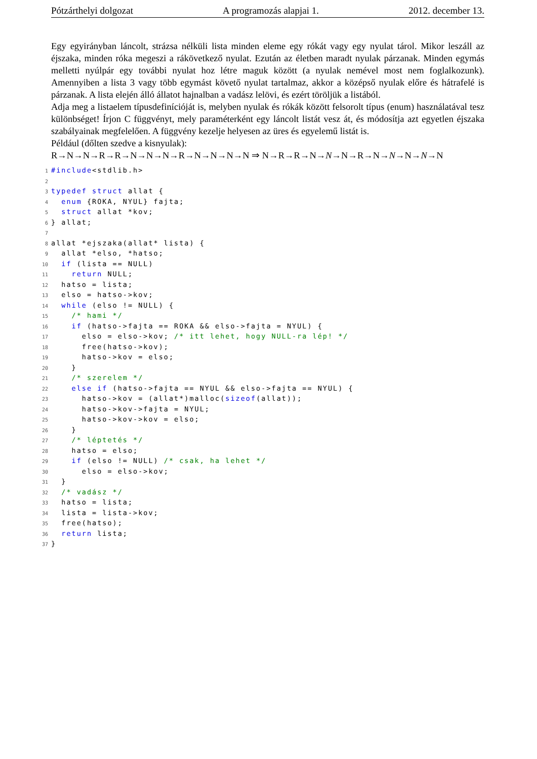Pótzárthelyi dolgozat A programozás alapjai 1. 2012. december 13.
Egy egyirányban láncolt, strázsa nélküli lista minden eleme egy rókát vagy egy nyulat tárol. Mikor leszáll az éjszaka, minden róka megeszi a rákövetkező nyulat. Ezután az életben maradt nyulak párzanak. Minden egymás melletti nyúlpár egy további nyulat hoz létre maguk között (a nyulak nemével most nem foglalkozunk). Amennyiben a lista 3 vagy több egymást követő nyulat tartalmaz, akkor a középső nyulak előre és hátrafelé is párzanak. A lista elején álló állatot hajnalban a vadász lelövi, és ezért töröljük a listából.
Adja meg a listaelem típusdefinícióját is, melyben nyulak és rókák között felsorolt típus (enum) használatával tesz különbséget! Írjon C függvényt, mely paraméterként egy láncolt listát vesz át, és módosítja azt egyetlen éjszaka szabályainak megfelelően. A függvény kezelje helyesen az üres és egyelemű listát is.
Például (dőlten szedve a kisnyulak):
R→N→N→R→R→N→N→N→R→N→N→N→N ⇒ N→R→R→N→N→N→R→N→N→N→N→N
1#include<stdlib.h>
2
3 typedef struct allat {
4  enum {ROKA, NYUL} fajta;
5  struct allat *kov;
6} allat;
7
8allat *ejszaka(allat* lista) {
9  allat *elso, *hatso;
10  if (lista == NULL)
11    return NULL;
12  hatso = lista;
13  elso = hatso->kov;
14  while (elso != NULL) {
15    /* hami */
16    if (hatso->fajta == ROKA && elso->fajta = NYUL) {
17      elso = elso->kov; /* itt lehet, hogy NULL-ra lép! */
18      free(hatso->kov);
19      hatso->kov = elso;
20    }
21    /* szerelem */
22    else if (hatso->fajta == NYUL && elso->fajta == NYUL) {
23      hatso->kov = (allat*)malloc(sizeof(allat));
24      hatso->kov->fajta = NYUL;
25      hatso->kov->kov = elso;
26    }
27    /* léptetés */
28    hatso = elso;
29    if (elso != NULL) /* csak, ha lehet */
30      elso = elso->kov;
31  }
32  /* vadász */
33  hatso = lista;
34  lista = lista->kov;
35  free(hatso);
36  return lista;
37}